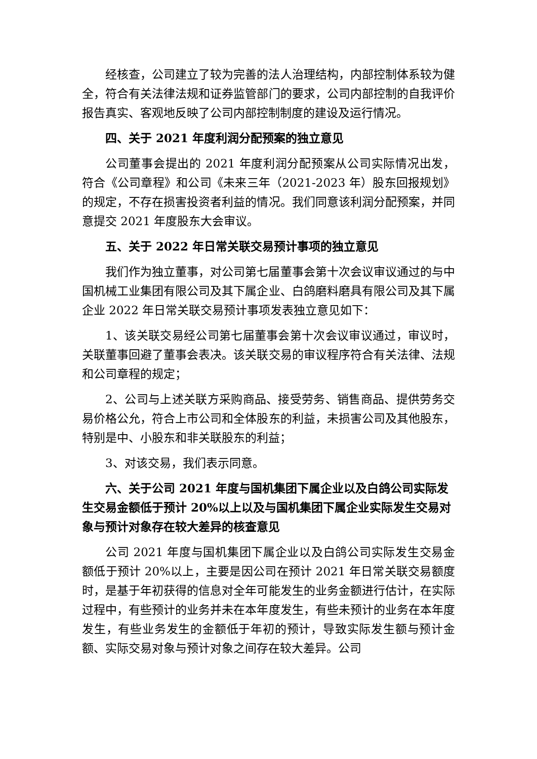经核查，公司建立了较为完善的法人治理结构，内部控制体系较为健全，符合有关法律法规和证券监管部门的要求，公司内部控制的自我评价报告真实、客观地反映了公司内部控制制度的建设及运行情况。
四、关于 2021 年度利润分配预案的独立意见
公司董事会提出的 2021 年度利润分配预案从公司实际情况出发，符合《公司章程》和公司《未来三年（2021-2023 年）股东回报规划》的规定，不存在损害投资者利益的情况。我们同意该利润分配预案，并同意提交 2021 年度股东大会审议。
五、关于 2022 年日常关联交易预计事项的独立意见
我们作为独立董事，对公司第七届董事会第十次会议审议通过的与中国机械工业集团有限公司及其下属企业、白鸽磨料磨具有限公司及其下属企业 2022 年日常关联交易预计事项发表独立意见如下：
1、该关联交易经公司第七届董事会第十次会议审议通过，审议时，关联董事回避了董事会表决。该关联交易的审议程序符合有关法律、法规和公司章程的规定；
2、公司与上述关联方采购商品、接受劳务、销售商品、提供劳务交易价格公允，符合上市公司和全体股东的利益，未损害公司及其他股东，特别是中、小股东和非关联股东的利益；
3、对该交易，我们表示同意。
六、关于公司 2021 年度与国机集团下属企业以及白鸽公司实际发生交易金额低于预计 20%以上以及与国机集团下属企业实际发生交易对象与预计对象存在较大差异的核查意见
公司 2021 年度与国机集团下属企业以及白鸽公司实际发生交易金额低于预计 20%以上，主要是因公司在预计 2021 年日常关联交易额度时，是基于年初获得的信息对全年可能发生的业务金额进行估计，在实际过程中，有些预计的业务并未在本年度发生，有些未预计的业务在本年度发生，有些业务发生的金额低于年初的预计，导致实际发生额与预计金额、实际交易对象与预计对象之间存在较大差异。公司